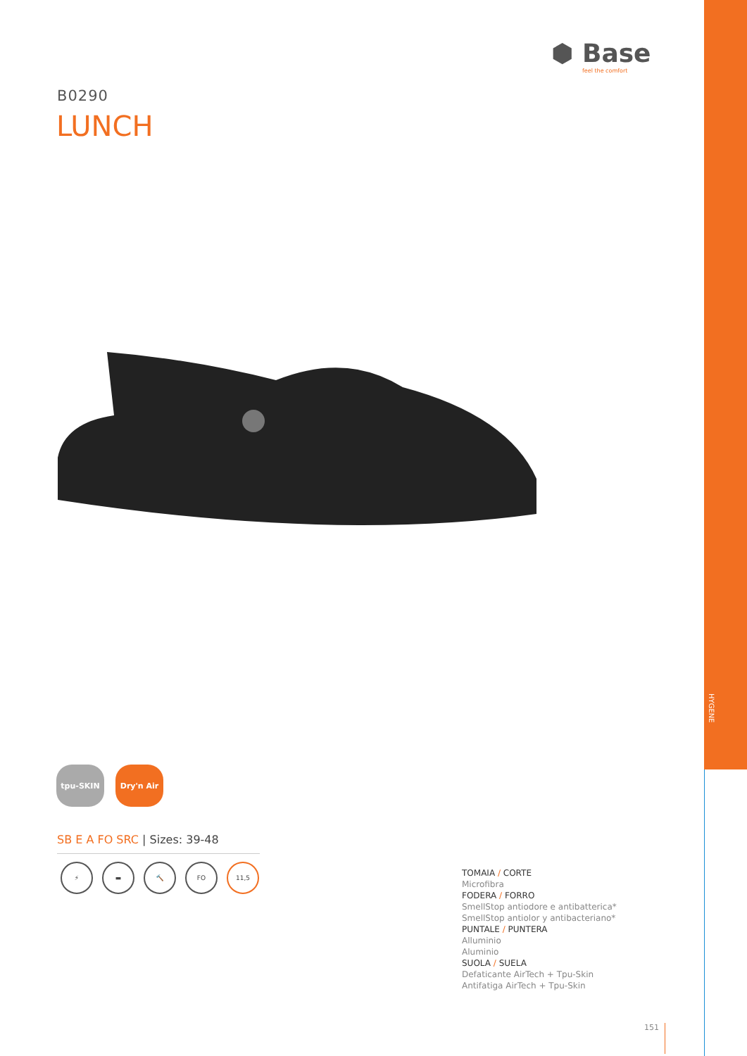HYGENE
⬢ Base
feel the comfort
B0290
LUNCH
tpu-SKIN Dry'n Air
SB E A FO SRC | Sizes: 39-48
⚡ ▬ 🔨 FO 11,5
TOMAIA / CORTE
Microfibra
FODERA / FORRO
SmellStop antiodore e antibatterica*
SmellStop antiolor y antibacteriano*
PUNTALE / PUNTERA
Alluminio
Aluminio
SUOLA / SUELA
Defaticante AirTech + Tpu-Skin
Antifatiga AirTech + Tpu-Skin
151